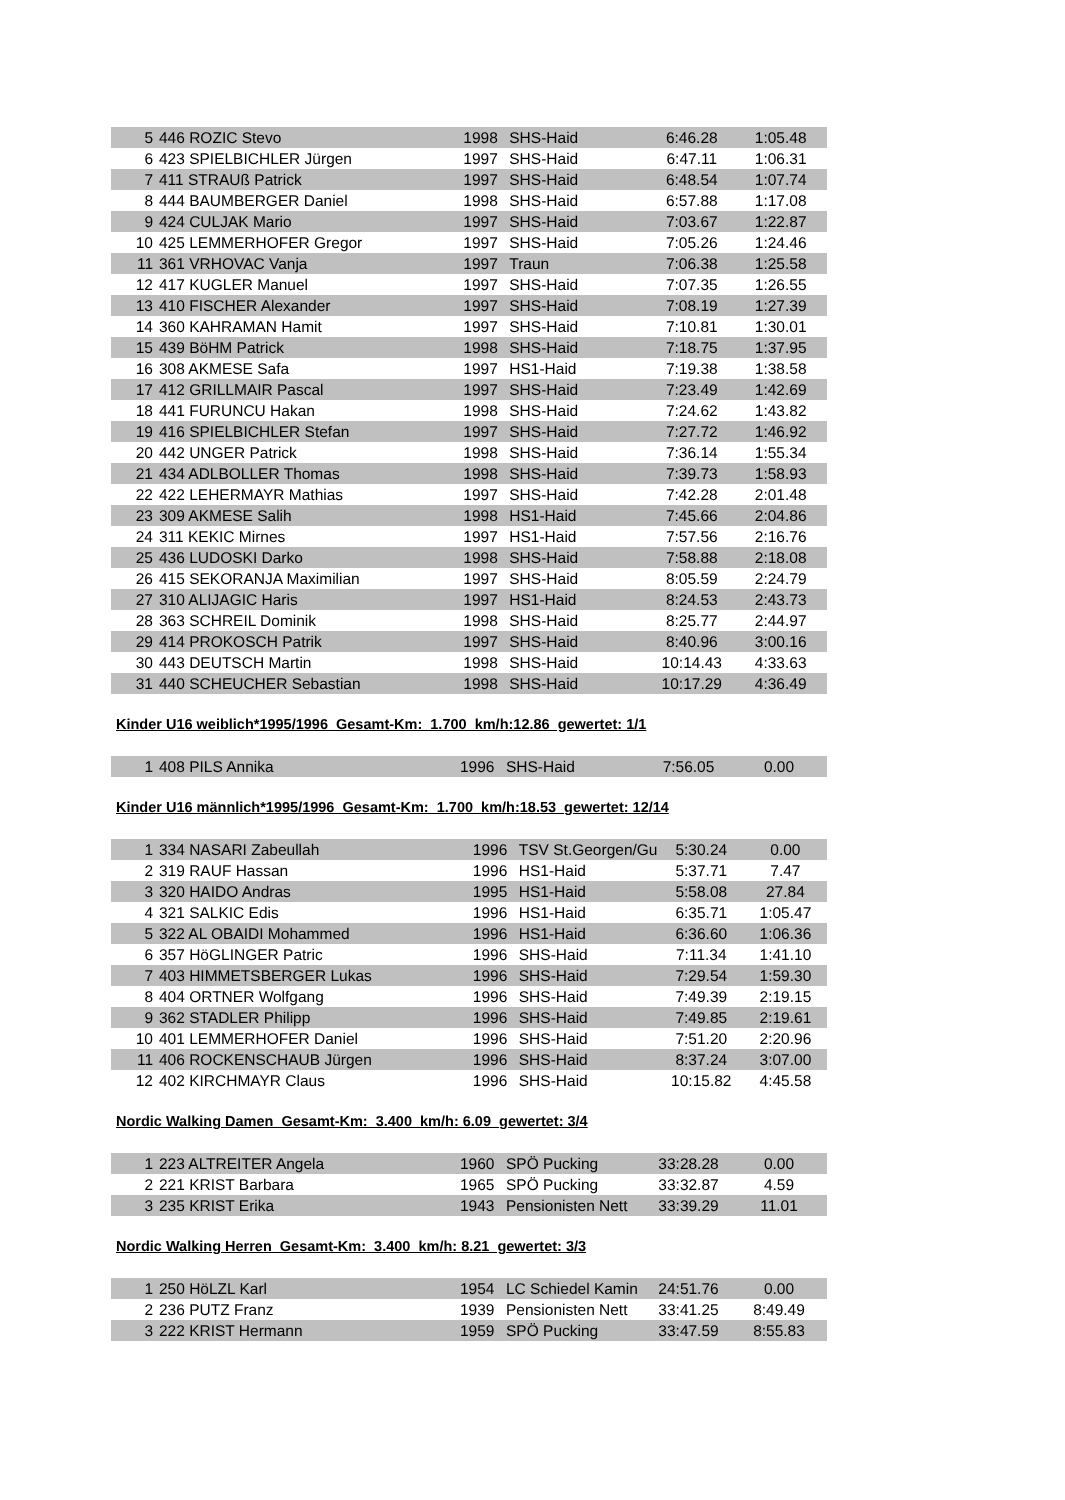| 5 | 446 ROZIC Stevo | | 1998 | SHS-Haid | 6:46.28 | 1:05.48 |
| 6 | 423 SPIELBICHLER Jürgen | | 1997 | SHS-Haid | 6:47.11 | 1:06.31 |
| 7 | 411 STRAUß Patrick | | 1997 | SHS-Haid | 6:48.54 | 1:07.74 |
| 8 | 444 BAUMBERGER Daniel | | 1998 | SHS-Haid | 6:57.88 | 1:17.08 |
| 9 | 424 CULJAK Mario | | 1997 | SHS-Haid | 7:03.67 | 1:22.87 |
| 10 | 425 LEMMERHOFER Gregor | | 1997 | SHS-Haid | 7:05.26 | 1:24.46 |
| 11 | 361 VRHOVAC Vanja | | 1997 | Traun | 7:06.38 | 1:25.58 |
| 12 | 417 KUGLER Manuel | | 1997 | SHS-Haid | 7:07.35 | 1:26.55 |
| 13 | 410 FISCHER Alexander | | 1997 | SHS-Haid | 7:08.19 | 1:27.39 |
| 14 | 360 KAHRAMAN Hamit | | 1997 | SHS-Haid | 7:10.81 | 1:30.01 |
| 15 | 439 BöHM Patrick | | 1998 | SHS-Haid | 7:18.75 | 1:37.95 |
| 16 | 308 AKMESE Safa | | 1997 | HS1-Haid | 7:19.38 | 1:38.58 |
| 17 | 412 GRILLMAIR Pascal | | 1997 | SHS-Haid | 7:23.49 | 1:42.69 |
| 18 | 441 FURUNCU Hakan | | 1998 | SHS-Haid | 7:24.62 | 1:43.82 |
| 19 | 416 SPIELBICHLER Stefan | | 1997 | SHS-Haid | 7:27.72 | 1:46.92 |
| 20 | 442 UNGER Patrick | | 1998 | SHS-Haid | 7:36.14 | 1:55.34 |
| 21 | 434 ADLBOLLER Thomas | | 1998 | SHS-Haid | 7:39.73 | 1:58.93 |
| 22 | 422 LEHERMAYR Mathias | | 1997 | SHS-Haid | 7:42.28 | 2:01.48 |
| 23 | 309 AKMESE Salih | | 1998 | HS1-Haid | 7:45.66 | 2:04.86 |
| 24 | 311 KEKIC Mirnes | | 1997 | HS1-Haid | 7:57.56 | 2:16.76 |
| 25 | 436 LUDOSKI Darko | | 1998 | SHS-Haid | 7:58.88 | 2:18.08 |
| 26 | 415 SEKORANJA Maximilian | | 1997 | SHS-Haid | 8:05.59 | 2:24.79 |
| 27 | 310 ALIJAGIC Haris | | 1997 | HS1-Haid | 8:24.53 | 2:43.73 |
| 28 | 363 SCHREIL Dominik | | 1998 | SHS-Haid | 8:25.77 | 2:44.97 |
| 29 | 414 PROKOSCH Patrik | | 1997 | SHS-Haid | 8:40.96 | 3:00.16 |
| 30 | 443 DEUTSCH Martin | | 1998 | SHS-Haid | 10:14.43 | 4:33.63 |
| 31 | 440 SCHEUCHER Sebastian | | 1998 | SHS-Haid | 10:17.29 | 4:36.49 |
Kinder U16 weiblich*1995/1996 Gesamt-Km: 1.700 km/h:12.86 gewertet: 1/1
| 1 | 408 PILS Annika | | 1996 | SHS-Haid | 7:56.05 | 0.00 |
Kinder U16 männlich*1995/1996 Gesamt-Km: 1.700 km/h:18.53 gewertet: 12/14
| 1 | 334 NASARI Zabeullah | | 1996 | TSV St.Georgen/Gu | 5:30.24 | 0.00 |
| 2 | 319 RAUF Hassan | | 1996 | HS1-Haid | 5:37.71 | 7.47 |
| 3 | 320 HAIDO Andras | | 1995 | HS1-Haid | 5:58.08 | 27.84 |
| 4 | 321 SALKIC Edis | | 1996 | HS1-Haid | 6:35.71 | 1:05.47 |
| 5 | 322 AL OBAIDI Mohammed | | 1996 | HS1-Haid | 6:36.60 | 1:06.36 |
| 6 | 357 HöGLINGER Patric | | 1996 | SHS-Haid | 7:11.34 | 1:41.10 |
| 7 | 403 HIMMETSBERGER Lukas | | 1996 | SHS-Haid | 7:29.54 | 1:59.30 |
| 8 | 404 ORTNER Wolfgang | | 1996 | SHS-Haid | 7:49.39 | 2:19.15 |
| 9 | 362 STADLER Philipp | | 1996 | SHS-Haid | 7:49.85 | 2:19.61 |
| 10 | 401 LEMMERHOFER Daniel | | 1996 | SHS-Haid | 7:51.20 | 2:20.96 |
| 11 | 406 ROCKENSCHAUB Jürgen | | 1996 | SHS-Haid | 8:37.24 | 3:07.00 |
| 12 | 402 KIRCHMAYR Claus | | 1996 | SHS-Haid | 10:15.82 | 4:45.58 |
Nordic Walking Damen Gesamt-Km: 3.400 km/h: 6.09 gewertet: 3/4
| 1 | 223 ALTREITER Angela | | 1960 | SPÖ Pucking | 33:28.28 | 0.00 |
| 2 | 221 KRIST Barbara | | 1965 | SPÖ Pucking | 33:32.87 | 4.59 |
| 3 | 235 KRIST Erika | | 1943 | Pensionisten Nett | 33:39.29 | 11.01 |
Nordic Walking Herren Gesamt-Km: 3.400 km/h: 8.21 gewertet: 3/3
| 1 | 250 HöLZL Karl | | 1954 | LC Schiedel Kamin | 24:51.76 | 0.00 |
| 2 | 236 PUTZ Franz | | 1939 | Pensionisten Nett | 33:41.25 | 8:49.49 |
| 3 | 222 KRIST Hermann | | 1959 | SPÖ Pucking | 33:47.59 | 8:55.83 |